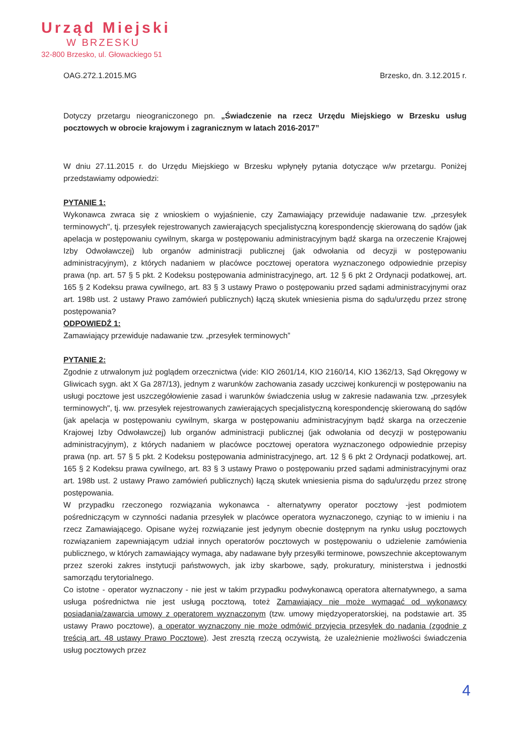Urząd Miejski
W BRZESKU
32-800 Brzesko, ul. Głowackiego 51
OAG.272.1.2015.MG Brzesko, dn. 3.12.2015 r.
Dotyczy przetargu nieograniczonego pn. „Świadczenie na rzecz Urzędu Miejskiego w Brzesku usług pocztowych w obrocie krajowym i zagranicznym w latach 2016-2017”
W dniu 27.11.2015 r. do Urzędu Miejskiego w Brzesku wpłynęły pytania dotyczące w/w przetargu. Poniżej przedstawiamy odpowiedzi:
PYTANIE 1:
Wykonawca zwraca się z wnioskiem o wyjaśnienie, czy Zamawiający przewiduje nadawanie tzw. „przesyłek terminowych", tj. przesyłek rejestrowanych zawierających specjalistyczną korespondencję skierowaną do sądów (jak apelacja w postępowaniu cywilnym, skarga w postępowaniu administracyjnym bądź skarga na orzeczenie Krajowej Izby Odwoławczej) lub organów administracji publicznej (jak odwołania od decyzji w postępowaniu administracyjnym), z których nadaniem w placówce pocztowej operatora wyznaczonego odpowiednie przepisy prawa (np. art. 57 § 5 pkt. 2 Kodeksu postępowania administracyjnego, art. 12 § 6 pkt 2 Ordynacji podatkowej, art. 165 § 2 Kodeksu prawa cywilnego, art. 83 § 3 ustawy Prawo o postępowaniu przed sądami administracyjnymi oraz art. 198b ust. 2 ustawy Prawo zamówień publicznych) łączą skutek wniesienia pisma do sądu/urzędu przez stronę postępowania?
ODPOWIEDŹ 1:
Zamawiający przewiduje nadawanie tzw. „przesyłek terminowych”
PYTANIE 2:
Zgodnie z utrwalonym już poglądem orzecznictwa (vide: KIO 2601/14, KIO 2160/14, KIO 1362/13, Sąd Okręgowy w Gliwicach sygn. akt X Ga 287/13), jednym z warunków zachowania zasady uczciwej konkurencji w postępowaniu na usługi pocztowe jest uszczegółowienie zasad i warunków świadczenia usług w zakresie nadawania tzw. „przesyłek terminowych", tj. ww. przesyłek rejestrowanych zawierających specjalistyczną korespondencję skierowaną do sądów (jak apelacja w postępowaniu cywilnym, skarga w postępowaniu administracyjnym bądź skarga na orzeczenie Krajowej Izby Odwoławczej) lub organów administracji publicznej (jak odwołania od decyzji w postępowaniu administracyjnym), z których nadaniem w placówce pocztowej operatora wyznaczonego odpowiednie przepisy prawa (np. art. 57 § 5 pkt. 2 Kodeksu postępowania administracyjnego, art. 12 § 6 pkt 2 Ordynacji podatkowej, art. 165 § 2 Kodeksu prawa cywilnego, art. 83 § 3 ustawy Prawo o postępowaniu przed sądami administracyjnymi oraz art. 198b ust. 2 ustawy Prawo zamówień publicznych) łączą skutek wniesienia pisma do sądu/urzędu przez stronę postępowania.
W przypadku rzeczonego rozwiązania wykonawca - alternatywny operator pocztowy -jest podmiotem pośredniczącym w czynności nadania przesyłek w placówce operatora wyznaczonego, czyniąc to w imieniu i na rzecz Zamawiającego. Opisane wyżej rozwiązanie jest jedynym obecnie dostępnym na rynku usług pocztowych rozwiązaniem zapewniającym udział innych operatorów pocztowych w postępowaniu o udzielenie zamówienia publicznego, w których zamawiający wymaga, aby nadawane były przesyłki terminowe, powszechnie akceptowanym przez szeroki zakres instytucji państwowych, jak izby skarbowe, sądy, prokuratury, ministerstwa i jednostki samorządu terytorialnego.
Co istotne - operator wyznaczony - nie jest w takim przypadku podwykonawcą operatora alternatywnego, a sama usługa pośrednictwa nie jest usługą pocztową, toteż Zamawiający nie może wymagać od wykonawcy posiadania/zawarcia umowy z operatorem wyznaczonym (tzw. umowy międzyoperatorskiej, na podstawie art. 35 ustawy Prawo pocztowe), a operator wyznaczony nie może odmówić przyjęcia przesyłek do nadania (zgodnie z treścią art. 48 ustawy Prawo Pocztowe). Jest zresztą rzeczą oczywistą, że uzależnienie możliwości świadczenia usług pocztowych przez
4